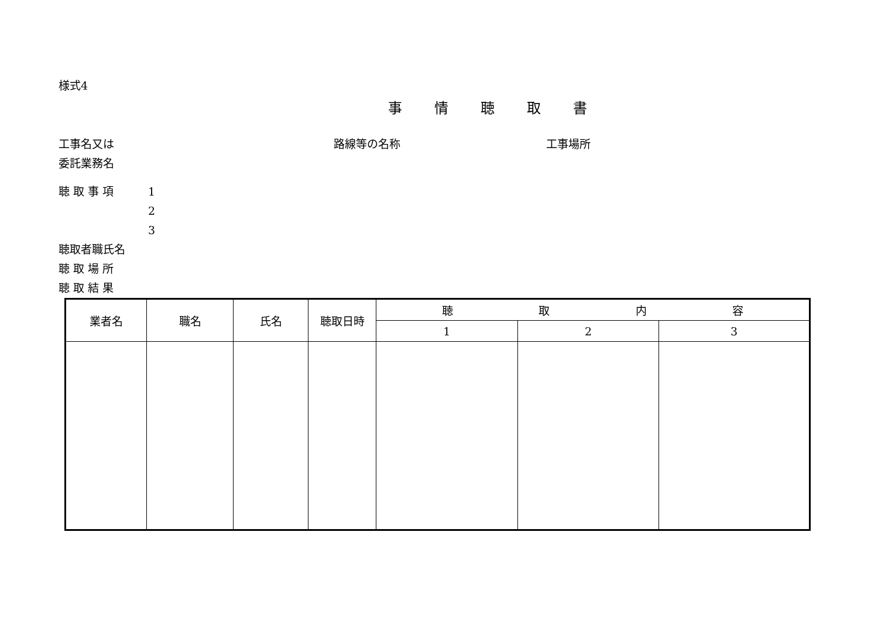様式4
事情聴取書
工事名又は 路線等の名称 工事場所
委託業務名
聴 取 事 項 1
2
3
聴取者職氏名
聴 取 場 所
聴 取 結 果
| 業者名 | 職名 | 氏名 | 聴取日時 | 聴 取 内 容 | | |
| --- | --- | --- | --- | --- | --- | --- |
| | | | | 1 | 2 | 3 |